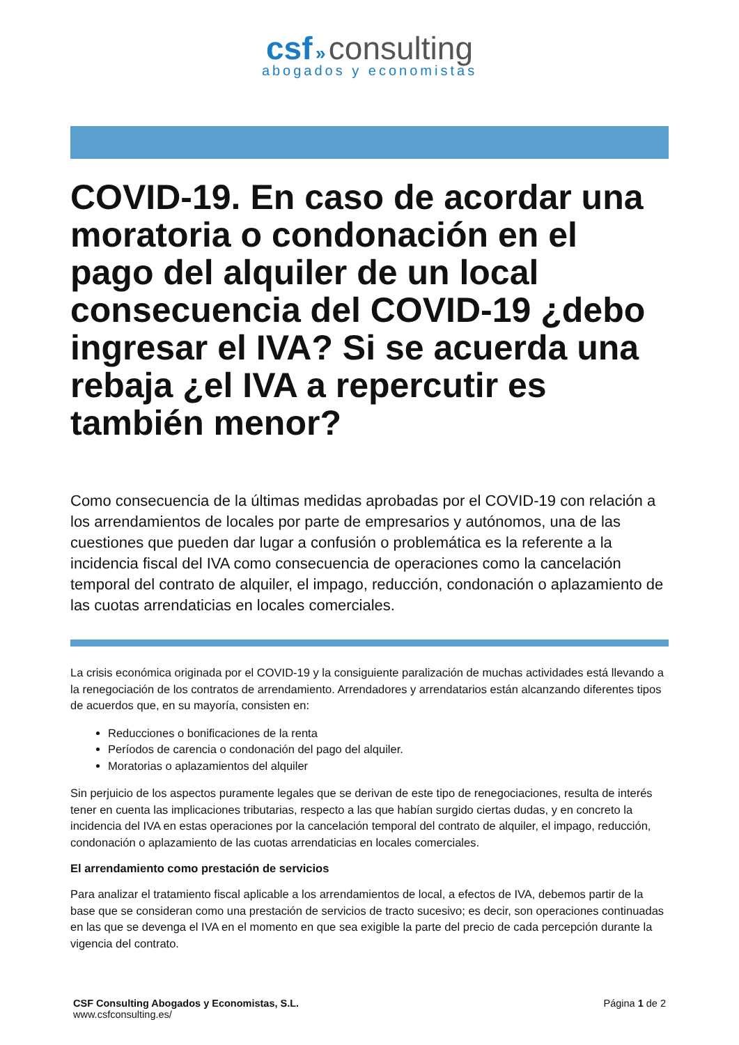csf » consulting
abogados y economistas
COVID-19. En caso de acordar una moratoria o condonación en el pago del alquiler de un local consecuencia del COVID-19 ¿debo ingresar el IVA? Si se acuerda una rebaja ¿el IVA a repercutir es también menor?
Como consecuencia de la últimas medidas aprobadas por el COVID-19 con relación a los arrendamientos de locales por parte de empresarios y autónomos, una de las cuestiones que pueden dar lugar a confusión o problemática es la referente a la incidencia fiscal del IVA como consecuencia de operaciones como la cancelación temporal del contrato de alquiler, el impago, reducción, condonación o aplazamiento de las cuotas arrendaticias en locales comerciales.
La crisis económica originada por el COVID-19 y la consiguiente paralización de muchas actividades está llevando a la renegociación de los contratos de arrendamiento. Arrendadores y arrendatarios están alcanzando diferentes tipos de acuerdos que, en su mayoría, consisten en:
Reducciones o bonificaciones de la renta
Períodos de carencia o condonación del pago del alquiler.
Moratorias o aplazamientos del alquiler
Sin perjuicio de los aspectos puramente legales que se derivan de este tipo de renegociaciones, resulta de interés tener en cuenta las implicaciones tributarias, respecto a las que habían surgido ciertas dudas, y en concreto la incidencia del IVA en estas operaciones por la cancelación temporal del contrato de alquiler, el impago, reducción, condonación o aplazamiento de las cuotas arrendaticias en locales comerciales.
El arrendamiento como prestación de servicios
Para analizar el tratamiento fiscal aplicable a los arrendamientos de local, a efectos de IVA, debemos partir de la base que se consideran como una prestación de servicios de tracto sucesivo; es decir, son operaciones continuadas en las que se devenga el IVA en el momento en que sea exigible la parte del precio de cada percepción durante la vigencia del contrato.
CSF Consulting Abogados y Economistas, S.L.
www.csfconsulting.es/
Página 1 de 2